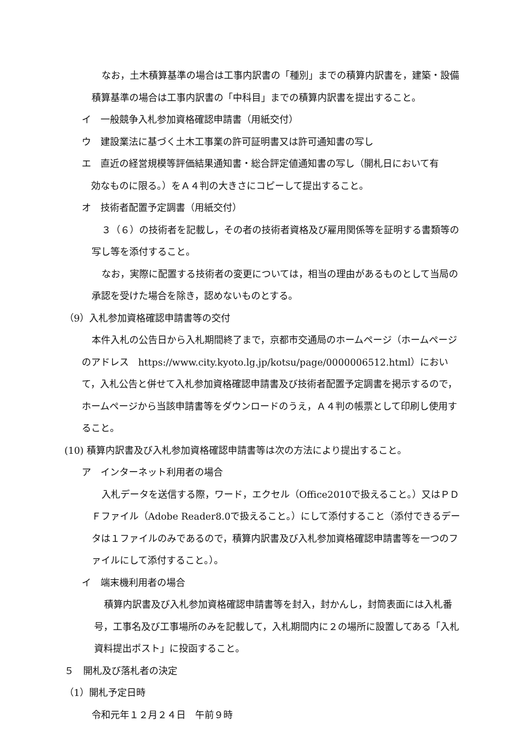なお，土木積算基準の場合は工事内訳書の「種別」までの積算内訳書を，建築・設備積算基準の場合は工事内訳書の「中科目」までの積算内訳書を提出すること。
イ　一般競争入札参加資格確認申請書（用紙交付）
ウ　建設業法に基づく土木工事業の許可証明書又は許可通知書の写し
エ　直近の経営規模等評価結果通知書・総合評定値通知書の写し（開札日において有
　効なものに限る。）をＡ４判の大きさにコピーして提出すること。
オ　技術者配置予定調書（用紙交付）
３（６）の技術者を記載し，その者の技術者資格及び雇用関係等を証明する書類等の写し等を添付すること。
なお，実際に配置する技術者の変更については，相当の理由があるものとして当局の承認を受けた場合を除き，認めないものとする。
（9）入札参加資格確認申請書等の交付
本件入札の公告日から入札期間終了まで，京都市交通局のホームページ（ホームページのアドレス　https://www.city.kyoto.lg.jp/kotsu/page/0000006512.html）において，入札公告と併せて入札参加資格確認申請書及び技術者配置予定調書を掲示するので，ホームページから当該申請書等をダウンロードのうえ，Ａ４判の帳票として印刷し使用すること。
(10) 積算内訳書及び入札参加資格確認申請書等は次の方法により提出すること。
ア　インターネット利用者の場合
入札データを送信する際，ワード，エクセル（Office2010で扱えること。）又はＰＤＦファイル（Adobe Reader8.0で扱えること。）にして添付すること（添付できるデータは１ファイルのみであるので，積算内訳書及び入札参加資格確認申請書等を一つのファイルにして添付すること。）。
イ　端末機利用者の場合
積算内訳書及び入札参加資格確認申請書等を封入，封かんし，封筒表面には入札番号，工事名及び工事場所のみを記載して，入札期間内に２の場所に設置してある「入札資料提出ポスト」に投函すること。
５　開札及び落札者の決定
（1）開札予定日時
令和元年１２月２４日　午前９時